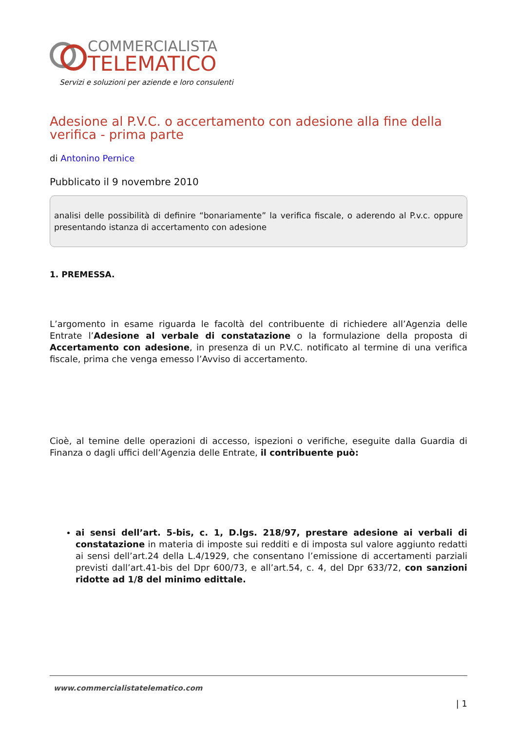COMMERCIALISTA
TELEMATICO
Servizi e soluzioni per aziende e loro consulenti
Adesione al P.V.C. o accertamento con adesione alla fine della verifica - prima parte
di Antonino Pernice
Pubblicato il 9 novembre 2010
analisi delle possibilità di definire “bonariamente” la verifica fiscale, o aderendo al P.v.c. oppure presentando istanza di accertamento con adesione
1. PREMESSA.
L’argomento in esame riguarda le facoltà del contribuente di richiedere all’Agenzia delle Entrate l’Adesione al verbale di constatazione o la formulazione della proposta di Accertamento con adesione, in presenza di un P.V.C. notificato al termine di una verifica fiscale, prima che venga emesso l’Avviso di accertamento.
Cioè, al temine delle operazioni di accesso, ispezioni o verifiche, eseguite dalla Guardia di Finanza o dagli uffici dell’Agenzia delle Entrate, il contribuente può:
ai sensi dell’art. 5-bis, c. 1, D.lgs. 218/97, prestare adesione ai verbali di constatazione in materia di imposte sui redditi e di imposta sul valore aggiunto redatti ai sensi dell’art.24 della L.4/1929, che consentano l’emissione di accertamenti parziali previsti dall’art.41-bis del Dpr 600/73, e all’art.54, c. 4, del Dpr 633/72, con sanzioni ridotte ad 1/8 del minimo edittale.
www.commercialistatelematico.com
| 1